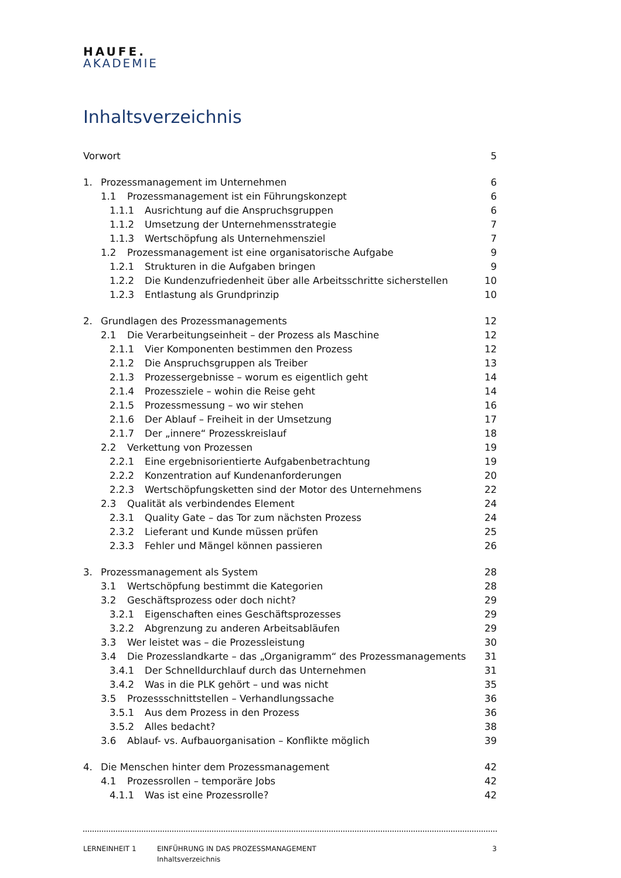HAUFE.
AKADEMIE
Inhaltsverzeichnis
Vorwort 5
1. Prozessmanagement im Unternehmen 6
1.1 Prozessmanagement ist ein Führungskonzept 6
1.1.1 Ausrichtung auf die Anspruchsgruppen 6
1.1.2 Umsetzung der Unternehmensstrategie 7
1.1.3 Wertschöpfung als Unternehmensziel 7
1.2 Prozessmanagement ist eine organisatorische Aufgabe 9
1.2.1 Strukturen in die Aufgaben bringen 9
1.2.2 Die Kundenzufriedenheit über alle Arbeitsschritte sicherstellen 10
1.2.3 Entlastung als Grundprinzip 10
2. Grundlagen des Prozessmanagements 12
2.1 Die Verarbeitungseinheit – der Prozess als Maschine 12
2.1.1 Vier Komponenten bestimmen den Prozess 12
2.1.2 Die Anspruchsgruppen als Treiber 13
2.1.3 Prozessergebnisse – worum es eigentlich geht 14
2.1.4 Prozessziele – wohin die Reise geht 14
2.1.5 Prozessmessung – wo wir stehen 16
2.1.6 Der Ablauf – Freiheit in der Umsetzung 17
2.1.7 Der „innere“ Prozesskreislauf 18
2.2 Verkettung von Prozessen 19
2.2.1 Eine ergebnisorientierte Aufgabenbetrachtung 19
2.2.2 Konzentration auf Kundenanforderungen 20
2.2.3 Wertschöpfungsketten sind der Motor des Unternehmens 22
2.3 Qualität als verbindendes Element 24
2.3.1 Quality Gate – das Tor zum nächsten Prozess 24
2.3.2 Lieferant und Kunde müssen prüfen 25
2.3.3 Fehler und Mängel können passieren 26
3. Prozessmanagement als System 28
3.1 Wertschöpfung bestimmt die Kategorien 28
3.2 Geschäftsprozess oder doch nicht? 29
3.2.1 Eigenschaften eines Geschäftsprozesses 29
3.2.2 Abgrenzung zu anderen Arbeitsabläufen 29
3.3 Wer leistet was – die Prozessleistung 30
3.4 Die Prozesslandkarte – das „Organigramm“ des Prozessmanagements 31
3.4.1 Der Schnelldurchlauf durch das Unternehmen 31
3.4.2 Was in die PLK gehört – und was nicht 35
3.5 Prozessschnittstellen – Verhandlungssache 36
3.5.1 Aus dem Prozess in den Prozess 36
3.5.2 Alles bedacht? 38
3.6 Ablauf- vs. Aufbauorganisation – Konflikte möglich 39
4. Die Menschen hinter dem Prozessmanagement 42
4.1 Prozessrollen – temporäre Jobs 42
4.1.1 Was ist eine Prozessrolle? 42
LERNEINHEIT 1 EINFÜHRUNG IN DAS PROZESSMANAGEMENT
Inhaltsverzeichnis
3